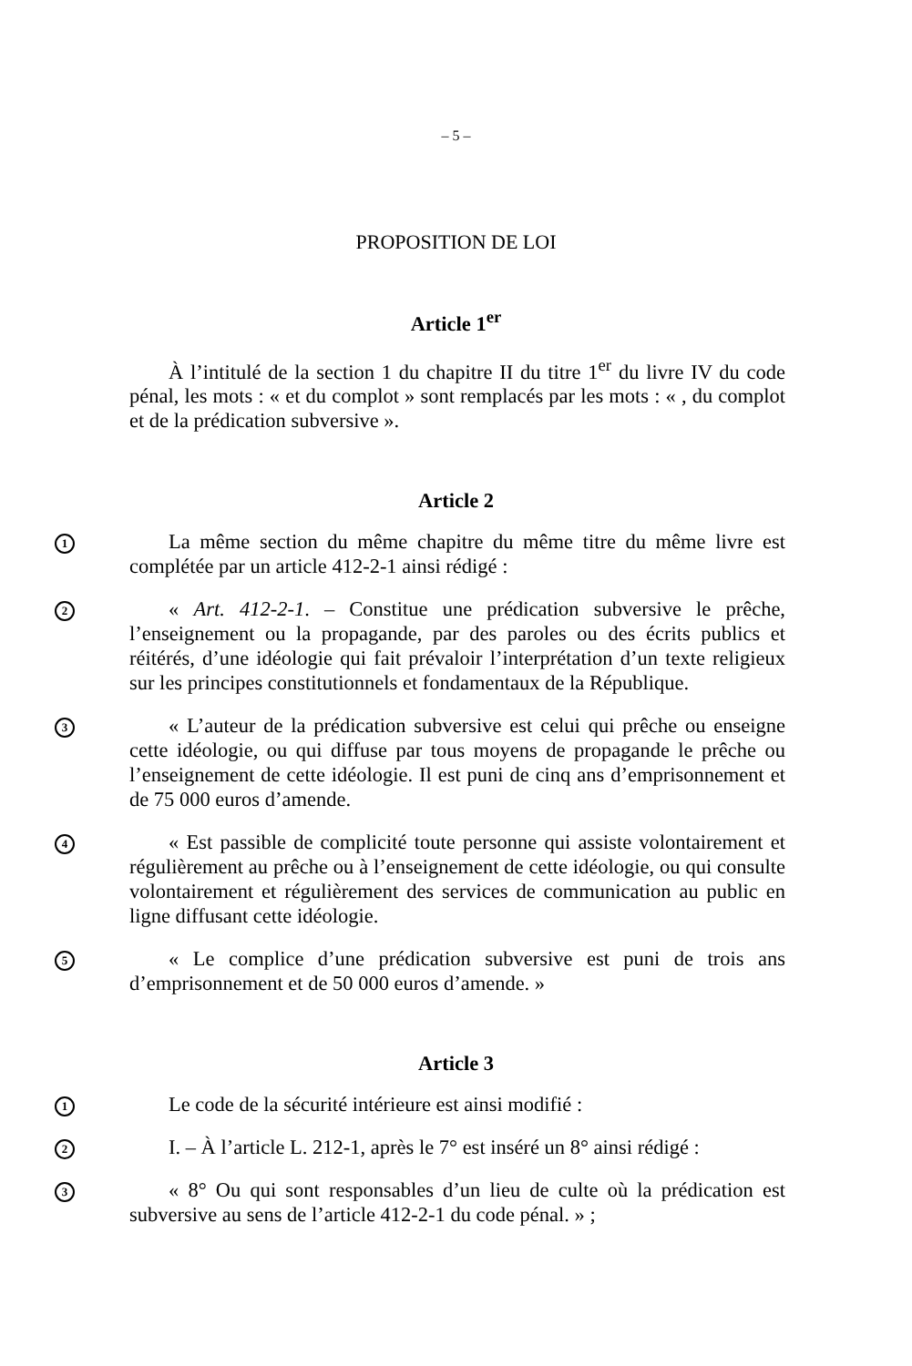– 5 –
PROPOSITION DE LOI
Article 1<sup>er</sup>
À l’intitulé de la section 1 du chapitre II du titre 1<sup>er</sup> du livre IV du code pénal, les mots : « et du complot » sont remplacés par les mots : « , du complot et de la prédication subversive ».
Article 2
1
La même section du même chapitre du même titre du même livre est complétée par un article 412-2-1 ainsi rédigé :
2
« Art. 412-2-1. – Constitue une prédication subversive le prêche, l’enseignement ou la propagande, par des paroles ou des écrits publics et réitérés, d’une idéologie qui fait prévaloir l’interprétation d’un texte religieux sur les principes constitutionnels et fondamentaux de la République.
3
« L’auteur de la prédication subversive est celui qui prêche ou enseigne cette idéologie, ou qui diffuse par tous moyens de propagande le prêche ou l’enseignement de cette idéologie. Il est puni de cinq ans d’emprisonnement et de 75 000 euros d’amende.
4
« Est passible de complicité toute personne qui assiste volontairement et régulièrement au prêche ou à l’enseignement de cette idéologie, ou qui consulte volontairement et régulièrement des services de communication au public en ligne diffusant cette idéologie.
5
« Le complice d’une prédication subversive est puni de trois ans d’emprisonnement et de 50 000 euros d’amende. »
Article 3
1
Le code de la sécurité intérieure est ainsi modifié :
2
I. – À l’article L. 212-1, après le 7° est inséré un 8° ainsi rédigé :
3
« 8° Ou qui sont responsables d’un lieu de culte où la prédication est subversive au sens de l’article 412-2-1 du code pénal. » ;